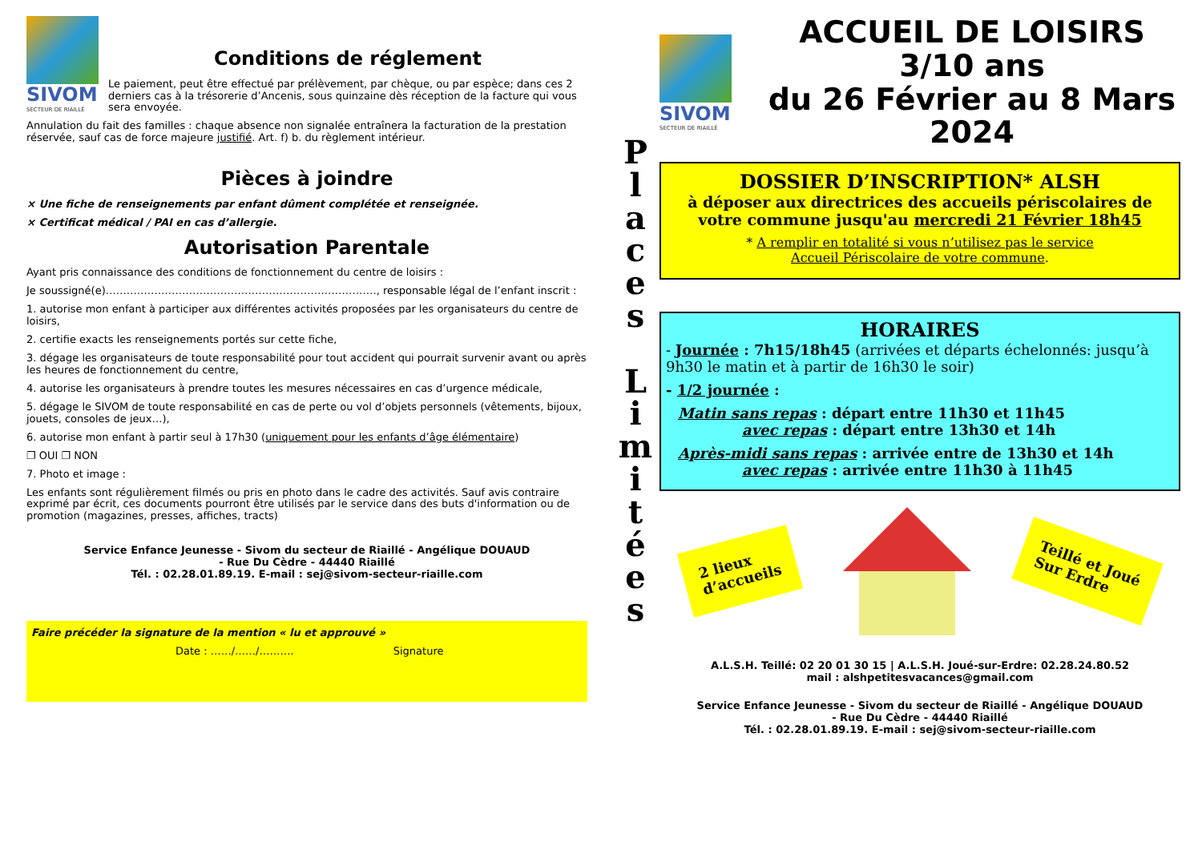SIVOM
SECTEUR DE RIAILLÉ
Conditions de réglement
Le paiement, peut être effectué par prélèvement, par chèque, ou par espèce; dans ces 2 derniers cas à la trésorerie d’Ancenis, sous quinzaine dès réception de la facture qui vous sera envoyée.
Annulation du fait des familles : chaque absence non signalée entraînera la facturation de la prestation réservée, sauf cas de force majeure justifié. Art. f) b. du règlement intérieur.
Pièces à joindre
× Une fiche de renseignements par enfant dûment complétée et renseignée.
× Certificat médical / PAI en cas d’allergie.
Autorisation Parentale
Ayant pris connaissance des conditions de fonctionnement du centre de loisirs :
Je soussigné(e)……………………………………………………………………, responsable légal de l’enfant inscrit :
1. autorise mon enfant à participer aux différentes activités proposées par les organisateurs du centre de loisirs,
2. certifie exacts les renseignements portés sur cette fiche,
3. dégage les organisateurs de toute responsabilité pour tout accident qui pourrait survenir avant ou après les heures de fonctionnement du centre,
4. autorise les organisateurs à prendre toutes les mesures nécessaires en cas d’urgence médicale,
5. dégage le SIVOM de toute responsabilité en cas de perte ou vol d’objets personnels (vêtements, bijoux, jouets, consoles de jeux…),
6. autorise mon enfant à partir seul à 17h30 (uniquement pour les enfants d’âge élémentaire)
❐ OUI ❐ NON
7. Photo et image :
Les enfants sont régulièrement filmés ou pris en photo dans le cadre des activités. Sauf avis contraire exprimé par écrit, ces documents pourront être utilisés par le service dans des buts d'information ou de promotion (magazines, presses, affiches, tracts)
Service Enfance Jeunesse - Sivom du secteur de Riaillé - Angélique DOUAUD
- Rue Du Cèdre - 44440 Riaillé
Tél. : 02.28.01.89.19. E-mail : sej@sivom-secteur-riaille.com
Faire précéder la signature de la mention « lu et approuvé »
Date : ……/……/………. Signature
P
l
a
c
e
s
L
i
m
i
t
é
e
s
SIVOM
SECTEUR DE RIAILLÉ
ACCUEIL DE LOISIRS 3/10 ans
du 26 Février au 8 Mars 2024
DOSSIER D’INSCRIPTION* ALSH
à déposer aux directrices des accueils périscolaires de votre commune jusqu'au mercredi 21 Février 18h45
* A remplir en totalité si vous n’utilisez pas le service
Accueil Périscolaire de votre commune.
HORAIRES
- Journée : 7h15/18h45 (arrivées et départs échelonnés: jusqu’à 9h30 le matin et à partir de 16h30 le soir)
- 1/2 journée :
Matin sans repas : départ entre 11h30 et 11h45
avec repas : départ entre 13h30 et 14h
Après-midi sans repas : arrivée entre de 13h30 et 14h
avec repas : arrivée entre 11h30 à 11h45
2 lieux
d’accueils
Teillé et Joué
Sur Erdre
A.L.S.H. Teillé: 02 20 01 30 15 | A.L.S.H. Joué-sur-Erdre: 02.28.24.80.52
mail : alshpetitesvacances@gmail.com
Service Enfance Jeunesse - Sivom du secteur de Riaillé - Angélique DOUAUD
- Rue Du Cèdre - 44440 Riaillé
Tél. : 02.28.01.89.19. E-mail : sej@sivom-secteur-riaille.com